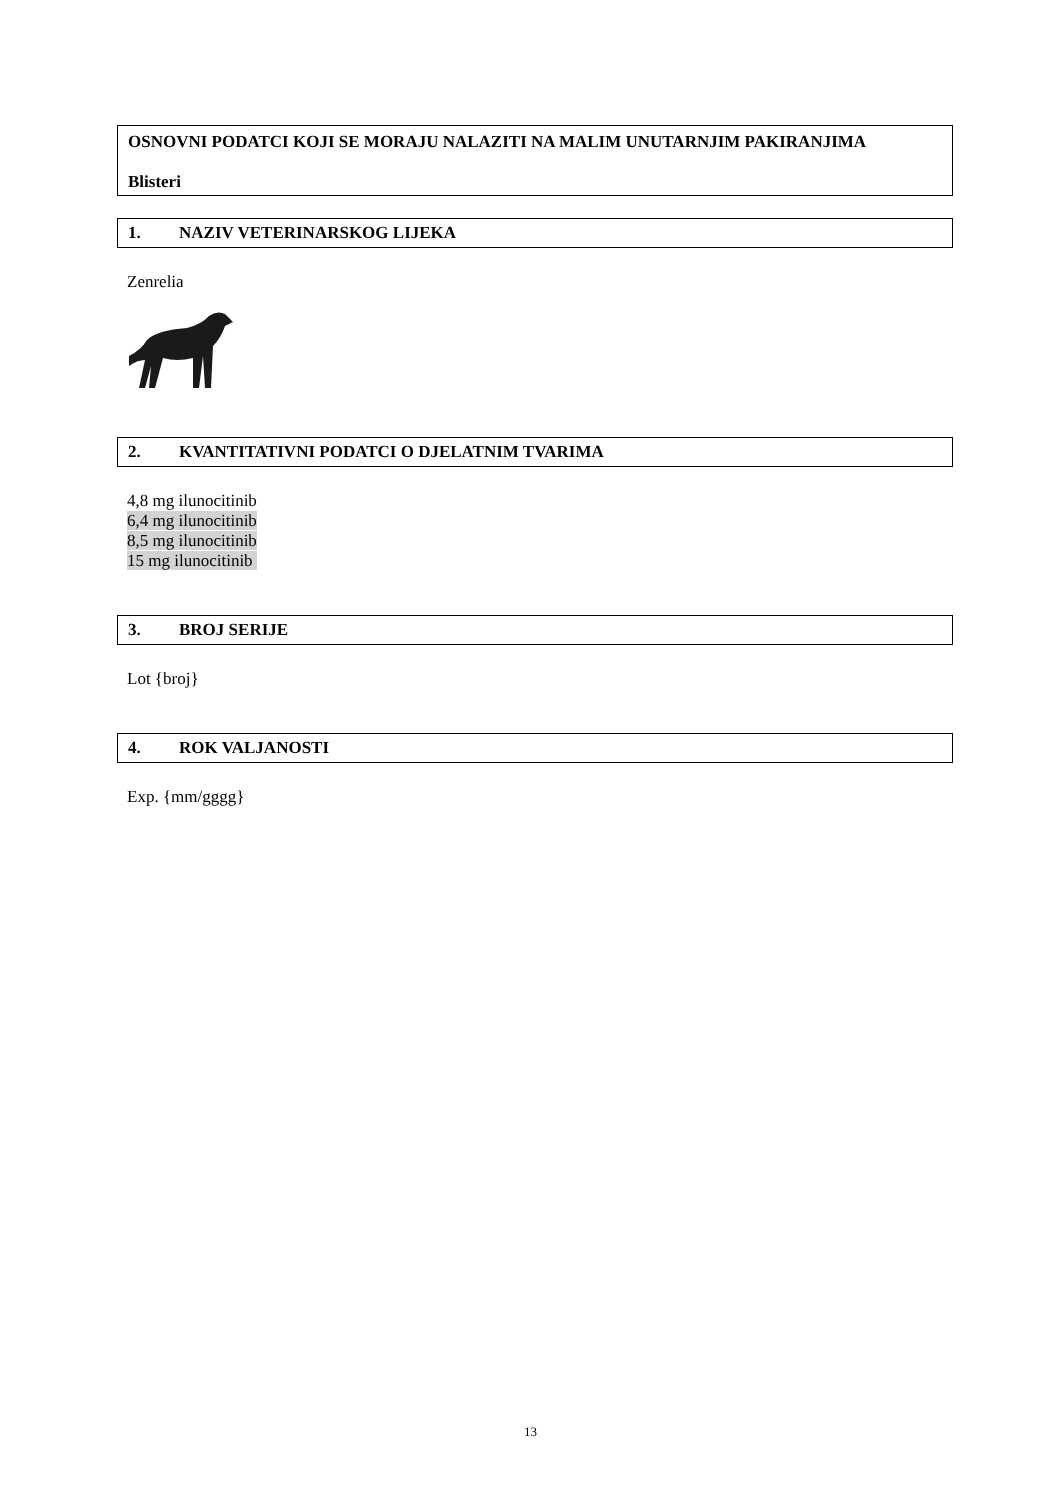OSNOVNI PODATCI KOJI SE MORAJU NALAZITI NA MALIM UNUTARNJIM PAKIRANJIMA
Blisteri
1. NAZIV VETERINARSKOG LIJEKA
Zenrelia
2. KVANTITATIVNI PODATCI O DJELATNIM TVARIMA
4,8 mg ilunocitinib
6,4 mg ilunocitinib
8,5 mg ilunocitinib
15 mg ilunocitinib
3. BROJ SERIJE
Lot {broj}
4. ROK VALJANOSTI
Exp. {mm/gggg}
13